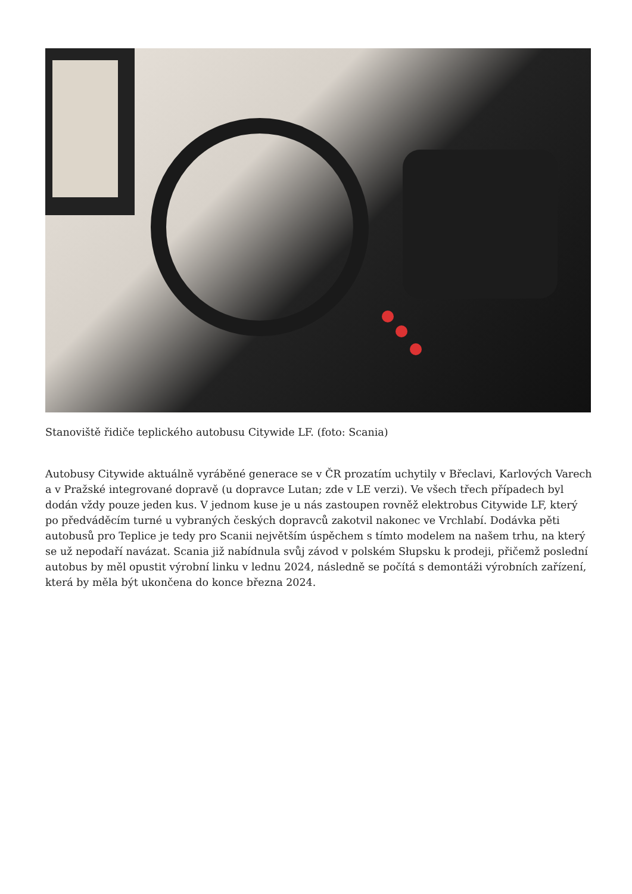Stanoviště řidiče teplického autobusu Citywide LF. (foto: Scania)
Autobusy Citywide aktuálně vyráběné generace se v ČR prozatím uchytily v Břeclavi, Karlových Varech a v Pražské integrované dopravě (u dopravce Lutan; zde v LE verzi). Ve všech třech případech byl dodán vždy pouze jeden kus. V jednom kuse je u nás zastoupen rovněž elektrobus Citywide LF, který po předváděcím turné u vybraných českých dopravců zakotvil nakonec ve Vrchlabí. Dodávka pěti autobusů pro Teplice je tedy pro Scanii největším úspěchem s tímto modelem na našem trhu, na který se už nepodaří navázat. Scania již nabídnula svůj závod v polském Słupsku k prodeji, přičemž poslední autobus by měl opustit výrobní linku v lednu 2024, následně se počítá s demontáži výrobních zařízení, která by měla být ukončena do konce března 2024.